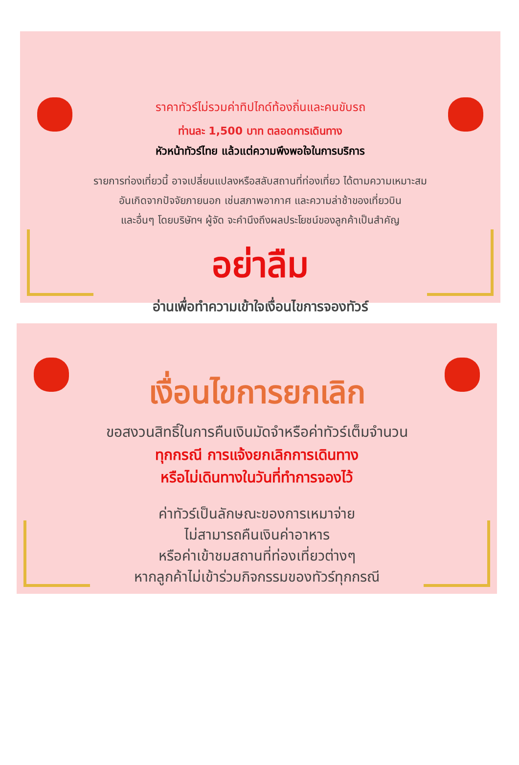ราคาทัวร์ไม่รวมค่าทิปไกด์ท้องถิ่นและคนขับรถ
ท่านละ 1,500 บาท ตลอดการเดินทาง
หัวหน้าทัวร์ไทย แล้วแต่ความพึงพอใจในการบริการ
รายการท่องเที่ยวนี้ อาจเปลี่ยนแปลงหรือสลับสถานที่ท่องเที่ยว ได้ตามความเหมาะสม
อันเกิดจากปัจจัยภายนอก เช่นสภาพอากาศ และความล่าช้าของเที่ยวบิน
และอื่นๆ โดยบริษัทฯ ผู้จัด จะคำนึงถึงผลประโยชน์ของลูกค้าเป็นสำคัญ
อย่าลืม
อ่านเพื่อทำความเข้าใจเงื่อนไขการจองทัวร์
เงื่อนไขการยกเลิก
ขอสงวนสิทธิ์ในการคืนเงินมัดจำหรือค่าทัวร์เต็มจำนวน
ทุกกรณี การแจ้งยกเลิกการเดินทาง
หรือไม่เดินทางในวันที่ทำการจองไว้
ค่าทัวร์เป็นลักษณะของการเหมาจ่าย
ไม่สามารถคืนเงินค่าอาหาร
หรือค่าเข้าชมสถานที่ท่องเที่ยวต่างๆ
หากลูกค้าไม่เข้าร่วมกิจกรรมของทัวร์ทุกกรณี